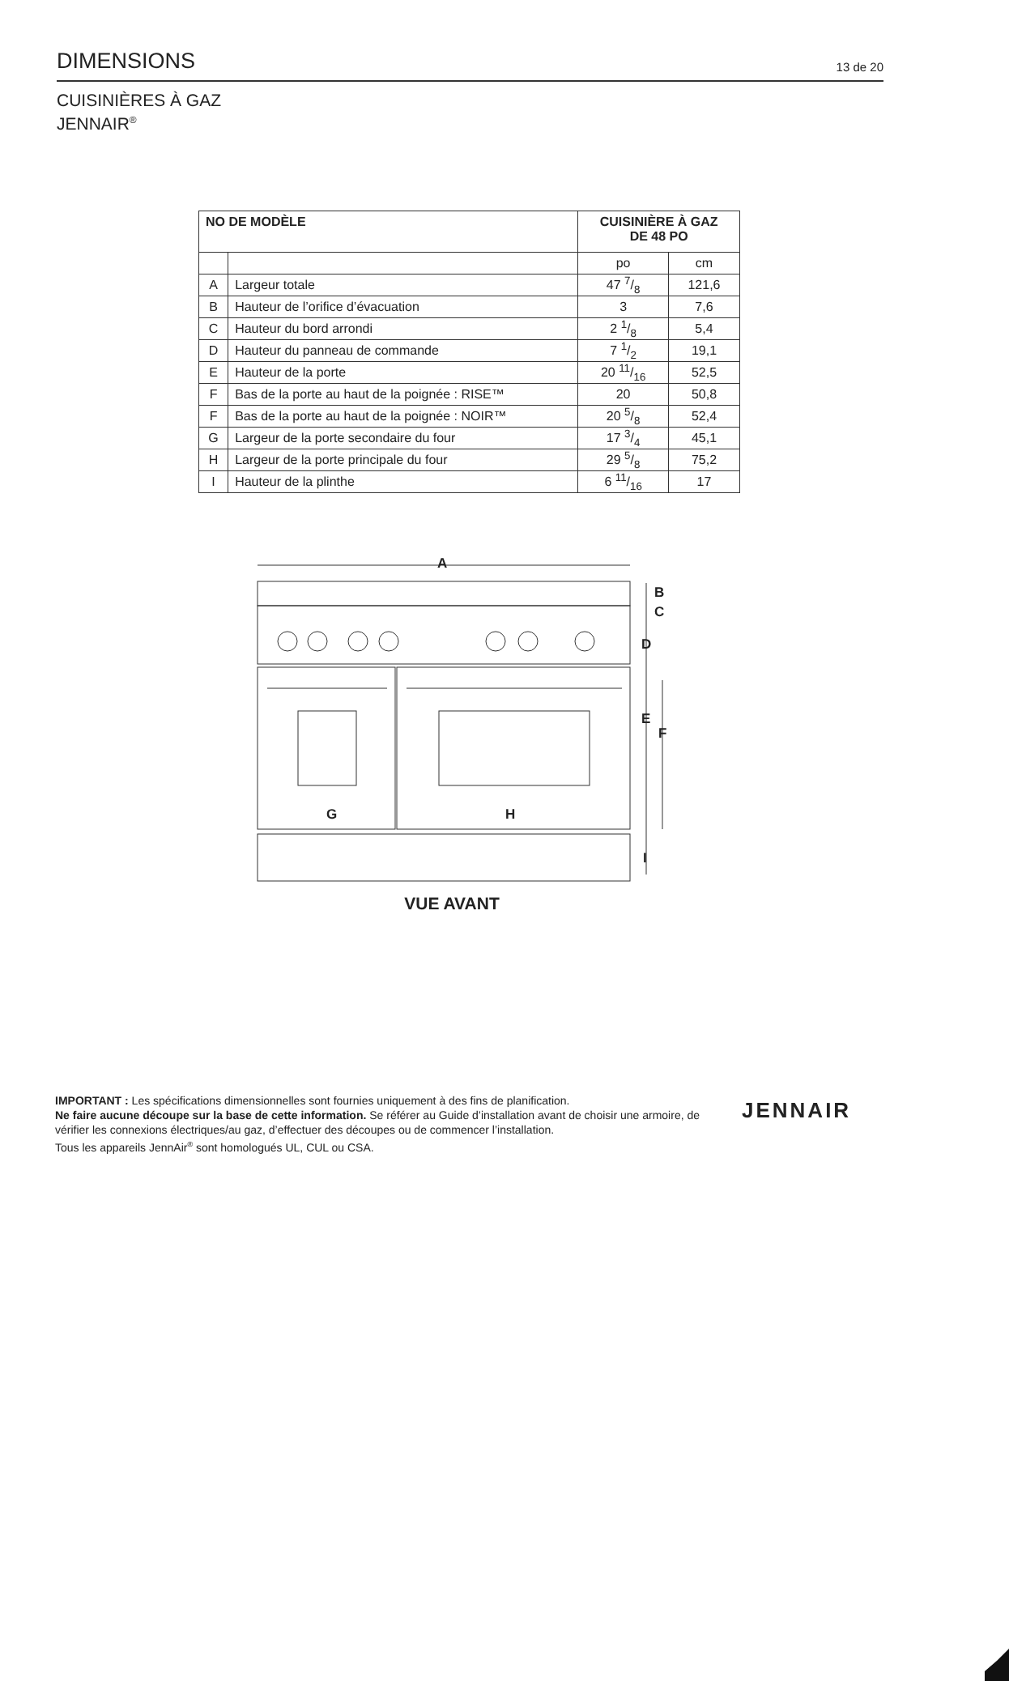DIMENSIONS
13 de 20
CUISINIÈRES À GAZ
JENNAIR<sup>®</sup>
| NO DE MODÈLE | | CUISINIÈRE À GAZ DE 48 PO | |
| --- | --- | --- | --- |
| | | po | cm |
| A | Largeur totale | 47 7/8 | 121,6 |
| B | Hauteur de l’orifice d’évacuation | 3 | 7,6 |
| C | Hauteur du bord arrondi | 2 1/8 | 5,4 |
| D | Hauteur du panneau de commande | 7 1/2 | 19,1 |
| E | Hauteur de la porte | 20 11/16 | 52,5 |
| F | Bas de la porte au haut de la poignée : RISE™ | 20 | 50,8 |
| F | Bas de la porte au haut de la poignée : NOIR™ | 20 5/8 | 52,4 |
| G | Largeur de la porte secondaire du four | 17 3/4 | 45,1 |
| H | Largeur de la porte principale du four | 29 5/8 | 75,2 |
| I | Hauteur de la plinthe | 6 11/16 | 17 |
A
B
C
D
E
F
G H
I
VUE AVANT
IMPORTANT : Les spécifications dimensionnelles sont fournies uniquement à des fins de planification.
Ne faire aucune découpe sur la base de cette information. Se référer au Guide d’installation avant de choisir une armoire, de vérifier les connexions électriques/au gaz, d’effectuer des découpes ou de commencer l’installation.
Tous les appareils JennAir<sup>®</sup> sont homologués UL, CUL ou CSA.
JENNAIR